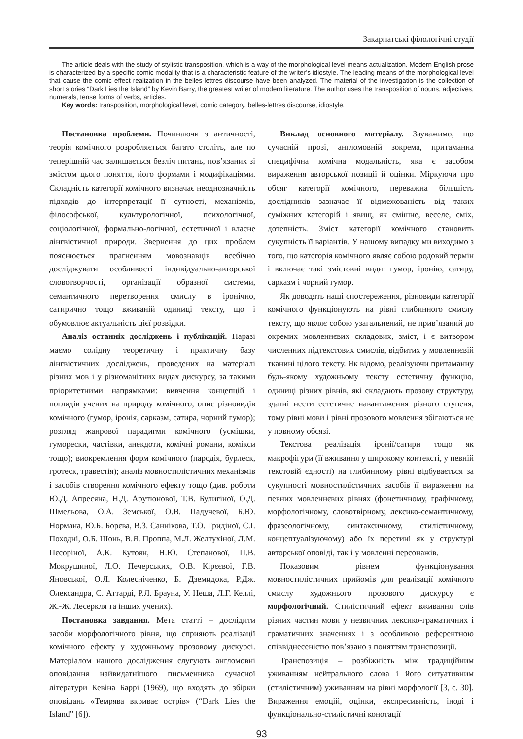Закарпатські філологічні студії
The article deals with the study of stylistic transposition, which is a way of the morphological level means actualization. Modern English prose is characterized by a specific comic modality that is a characteristic feature of the writer’s idiostyle. The leading means of the morphological level that cause the comic effect realization in the belles-lettres discourse have been analyzed. The material of the investigation is the collection of short stories “Dark Lies the Island” by Kevin Barry, the greatest writer of modern literature. The author uses the transposition of nouns, adjectives, numerals, tense forms of verbs, articles.
Key words: transposition, morphological level, comic category, belles-lettres discourse, idiostyle.
Постановка проблеми. Починаючи з античності, теорія комічного розробляється багато століть, але по теперішній час залишається безліч питань, пов’язаних зі змістом цього поняття, його формами і модифікаціями. Складність категорії комічного визначає неоднозначність підходів до інтерпретації її сутності, механізмів, філософської, культурологічної, психологічної, соціологічної, формально-логічної, естетичної і власне лінгвістичної природи. Звернення до цих проблем пояснюється прагненням мовознавців всебічно досліджувати особливості індивідуально-авторської словотворчості, організації образної системи, семантичного перетворення смислу в іронічно, сатирично тощо вживаній одиниці тексту, що і обумовлює актуальність цієї розвідки.
Аналіз останніх досліджень і публікацій. Наразі маємо солідну теоретичну і практичну базу лінгвістичних досліджень, проведених на матеріалі різних мов і у різноманітних видах дискурсу, за такими пріоритетними напрямками: вивчення концепцій і поглядів учених на природу комічного; опис різновидів комічного (гумор, іронія, сарказм, сатира, чорний гумор); розгляд жанрової парадигми комічного (усмішки, гуморески, частівки, анекдоти, комічні романи, комікси тощо); виокремлення форм комічного (пародія, бурлеск, гротеск, травестія); аналіз мовностилістичних механізмів і засобів створення комічного ефекту тощо (див. роботи Ю.Д. Апресяна, Н.Д. Арутюнової, Т.В. Булигіної, О.Д. Шмельова, О.А. Земської, О.В. Падучевої, Б.Ю. Нормана, Ю.Б. Борєва, В.З. Саннікова, Т.О. Гридіної, С.І. Походні, О.Б. Шонь, В.Я. Проппа, М.Л. Желтухіної, Л.М. Пєсоріної, А.К. Кутоян, Н.Ю. Степанової, П.В. Мокрушиної, Л.О. Печерських, О.В. Кірєєвої, Г.В. Яновської, О.Л. Колесніченко, Б. Дземидока, Р.Дж. Олександра, С. Аттарді, Р.Л. Брауна, У. Неша, Л.Г. Келлі, Ж.-Ж. Лесеркля та інших учених).
Постановка завдання. Мета статті – дослідити засоби морфологічного рівня, що сприяють реалізації комічного ефекту у художньому прозовому дискурсі. Матеріалом нашого дослідження слугують англомовні оповідання найвидатнішого письменника сучасної літератури Кевіна Баррі (1969), що входять до збірки оповідань «Темрява вкриває острів» (“Dark Lies the Island” [6]).
Виклад основного матеріалу. Зауважимо, що сучасній прозі, англомовній зокрема, притаманна специфічна комічна модальність, яка є засобом вираження авторської позиції й оцінки. Міркуючи про обсяг категорії комічного, переважна більшість дослідників зазначає її відмежованість від таких суміжних категорій і явищ, як смішне, веселе, сміх, дотепність. Зміст категорії комічного становить сукупність її варіантів. У нашому випадку ми виходимо з того, що категорія комічного являє собою родовий термін і включає такі змістовні види: гумор, іронію, сатиру, сарказм і чорний гумор.
Як доводять наші спостереження, різновиди категорії комічного функціонують на рівні глибинного смислу тексту, що являє собою узагальнений, не прив’язаний до окремих мовленнєвих складових, зміст, і є витвором численних підтекстових смислів, відбитих у мовленнєвій тканині цілого тексту. Як відомо, реалізуючи притаманну будь-якому художньому тексту естетичну функцію, одиниці різних рівнів, які складають прозову структуру, здатні нести естетичне навантаження різного ступеня, тому рівні мови і рівні прозового мовлення збігаються не у повному обсязі.
Текстова реалізація іронії/сатири тощо як макрофігури (її вживання у широкому контексті, у певній текстовій єдності) на глибинному рівні відбувається за сукупності мовностилістичних засобів її вираження на певних мовленнєвих рівнях (фонетичному, графічному, морфологічному, словотвірному, лексико-семантичному, фразеологічному, синтаксичному, стилістичному, концептуалізуючому) або їх перетині як у структурі авторської оповіді, так і у мовленні персонажів.
Показовим рівнем функціонування мовностилістичних прийомів для реалізації комічного смислу художнього прозового дискурсу є морфологічний. Стилістичний ефект вживання слів різних частин мови у незвичних лексико-граматичних і граматичних значеннях і з особливою референтною співвіднесеністю пов’язано з поняттям транспозиції.
Транспозиція – розбіжність між традиційним уживанням нейтрального слова і його ситуативним (стилістичним) уживанням на рівні морфології [3, с. 30]. Вираження емоцій, оцінки, експресивність, іноді і функціонально-стилістичні конотації
93